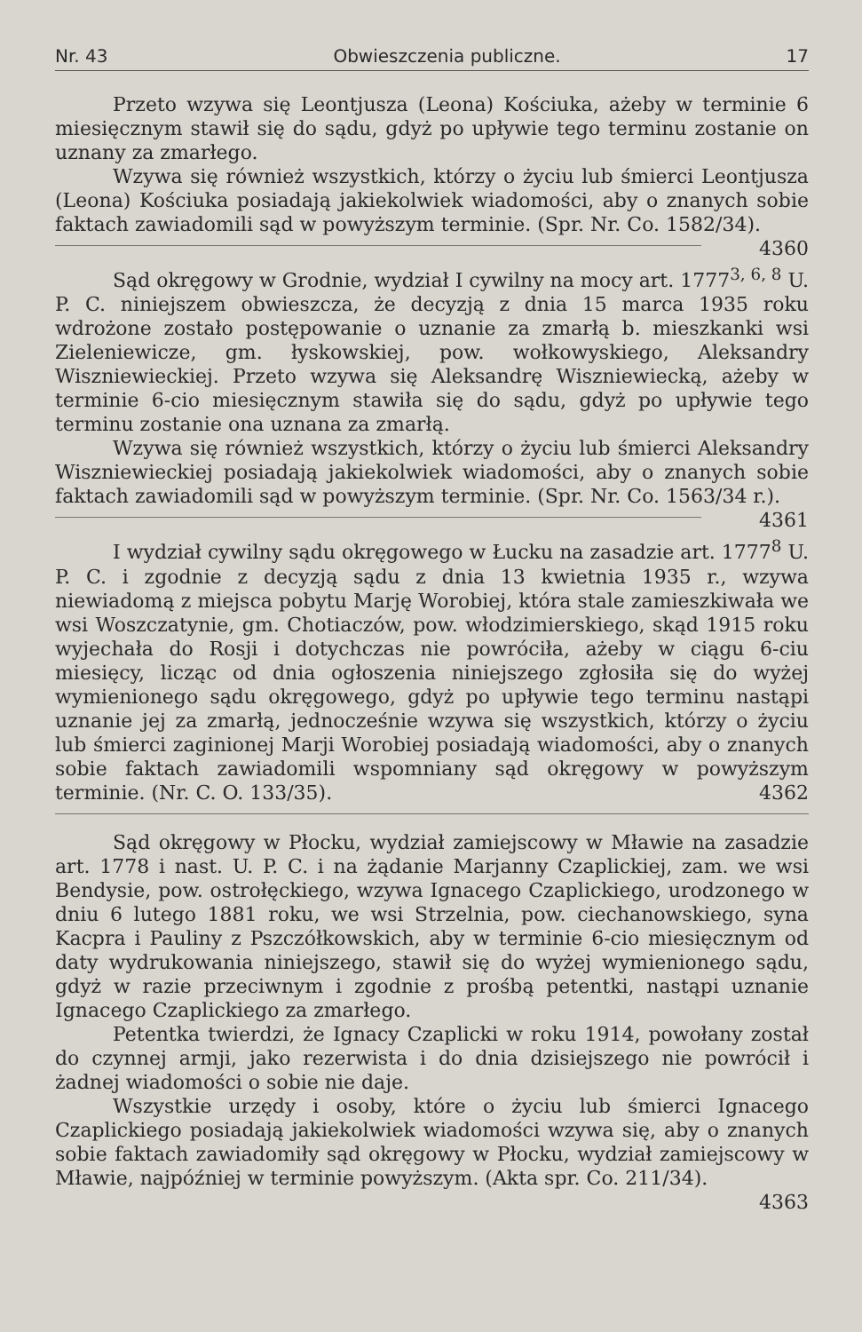Nr. 43 Obwieszczenia publiczne. 17
Przeto wzywa się Leontjusza (Leona) Kościuka, ażeby w terminie 6 miesięcznym stawił się do sądu, gdyż po upływie tego terminu zostanie on uznany za zmarłego.
Wzywa się również wszystkich, którzy o życiu lub śmierci Leontjusza (Leona) Kościuka posiadają jakiekolwiek wiadomości, aby o znanych sobie faktach zawiadomili sąd w powyższym terminie. (Spr. Nr. Co. 1582/34). 4360
Sąd okręgowy w Grodnie, wydział I cywilny na mocy art. 1777<sup>3, 6, 8</sup> U. P. C. niniejszem obwieszcza, że decyzją z dnia 15 marca 1935 roku wdrożone zostało postępowanie o uznanie za zmarłą b. mieszkanki wsi Zieleniewicze, gm. łyskowskiej, pow. wołkowyskiego, Aleksandry Wiszniewieckiej. Przeto wzywa się Aleksandrę Wiszniewiecką, ażeby w terminie 6-cio miesięcznym stawiła się do sądu, gdyż po upływie tego terminu zostanie ona uznana za zmarłą.
Wzywa się również wszystkich, którzy o życiu lub śmierci Aleksandry Wiszniewieckiej posiadają jakiekolwiek wiadomości, aby o znanych sobie faktach zawiadomili sąd w powyższym terminie. (Spr. Nr. Co. 1563/34 r.). 4361
I wydział cywilny sądu okręgowego w Łucku na zasadzie art. 1777<sup>8</sup> U. P. C. i zgodnie z decyzją sądu z dnia 13 kwietnia 1935 r., wzywa niewiadomą z miejsca pobytu Marję Worobiej, która stale zamieszkiwała we wsi Woszczatynie, gm. Chotiaczów, pow. włodzimierskiego, skąd 1915 roku wyjechała do Rosji i dotychczas nie powróciła, ażeby w ciągu 6-ciu miesięcy, licząc od dnia ogłoszenia niniejszego zgłosiła się do wyżej wymienionego sądu okręgowego, gdyż po upływie tego terminu nastąpi uznanie jej za zmarłą, jednocześnie wzywa się wszystkich, którzy o życiu lub śmierci zaginionej Marji Worobiej posiadają wiadomości, aby o znanych sobie faktach zawiadomili wspomniany sąd okręgowy w powyższym terminie. (Nr. C. O. 133/35). 4362
Sąd okręgowy w Płocku, wydział zamiejscowy w Mławie na zasadzie art. 1778 i nast. U. P. C. i na żądanie Marjanny Czaplickiej, zam. we wsi Bendysie, pow. ostrołęckiego, wzywa Ignacego Czaplickiego, urodzonego w dniu 6 lutego 1881 roku, we wsi Strzelnia, pow. ciechanowskiego, syna Kacpra i Pauliny z Pszczółkowskich, aby w terminie 6-cio miesięcznym od daty wydrukowania niniejszego, stawił się do wyżej wymienionego sądu, gdyż w razie przeciwnym i zgodnie z prośbą petentki, nastąpi uznanie Ignacego Czaplickiego za zmarłego.
Petentka twierdzi, że Ignacy Czaplicki w roku 1914, powołany został do czynnej armji, jako rezerwista i do dnia dzisiejszego nie powrócił i żadnej wiadomości o sobie nie daje.
Wszystkie urzędy i osoby, które o życiu lub śmierci Ignacego Czaplickiego posiadają jakiekolwiek wiadomości wzywa się, aby o znanych sobie faktach zawiadomiły sąd okręgowy w Płocku, wydział zamiejscowy w Mławie, najpóźniej w terminie powyższym. (Akta spr. Co. 211/34).
4363